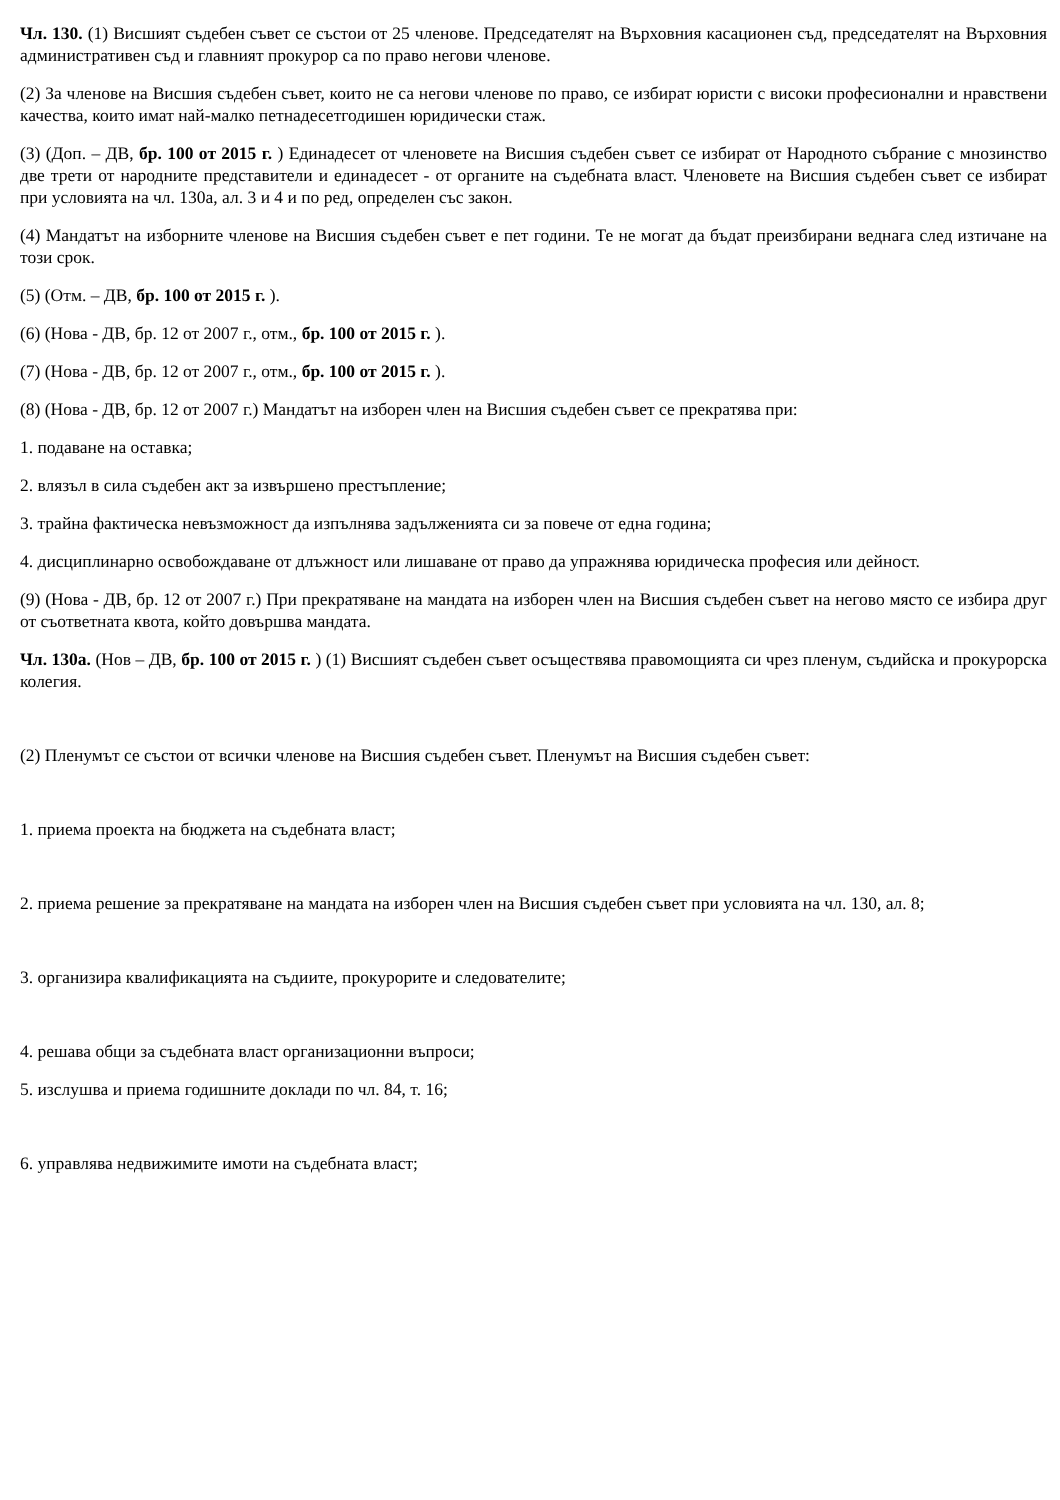Чл. 130. (1) Висшият съдебен съвет се състои от 25 членове. Председателят на Върховния касационен съд, председателят на Върховния административен съд и главният прокурор са по право негови членове.
(2) За членове на Висшия съдебен съвет, които не са негови членове по право, се избират юристи с високи професионални и нравствени качества, които имат най-малко петнадесетгодишен юридически стаж.
(3) (Доп. – ДВ, бр. 100 от 2015 г. ) Единадесет от членовете на Висшия съдебен съвет се избират от Народното събрание с мнозинство две трети от народните представители и единадесет - от органите на съдебната власт. Членовете на Висшия съдебен съвет се избират при условията на чл. 130а, ал. 3 и 4 и по ред, определен със закон.
(4) Мандатът на изборните членове на Висшия съдебен съвет е пет години. Те не могат да бъдат преизбирани веднага след изтичане на този срок.
(5) (Отм. – ДВ, бр. 100 от 2015 г. ).
(6) (Нова - ДВ, бр. 12 от 2007 г., отм., бр. 100 от 2015 г. ).
(7) (Нова - ДВ, бр. 12 от 2007 г., отм., бр. 100 от 2015 г. ).
(8) (Нова - ДВ, бр. 12 от 2007 г.) Мандатът на изборен член на Висшия съдебен съвет се прекратява при:
1. подаване на оставка;
2. влязъл в сила съдебен акт за извършено престъпление;
3. трайна фактическа невъзможност да изпълнява задълженията си за повече от една година;
4. дисциплинарно освобождаване от длъжност или лишаване от право да упражнява юридическа професия или дейност.
(9) (Нова - ДВ, бр. 12 от 2007 г.) При прекратяване на мандата на изборен член на Висшия съдебен съвет на негово място се избира друг от съответната квота, който довършва мандата.
Чл. 130а. (Нов – ДВ, бр. 100 от 2015 г. ) (1) Висшият съдебен съвет осъществява правомощията си чрез пленум, съдийска и прокурорска колегия.
(2) Пленумът се състои от всички членове на Висшия съдебен съвет. Пленумът на Висшия съдебен съвет:
1. приема проекта на бюджета на съдебната власт;
2. приема решение за прекратяване на мандата на изборен член на Висшия съдебен съвет при условията на чл. 130, ал. 8;
3. организира квалификацията на съдиите, прокурорите и следователите;
4. решава общи за съдебната власт организационни въпроси;
5. изслушва и приема годишните доклади по чл. 84, т. 16;
6. управлява недвижимите имоти на съдебната власт;